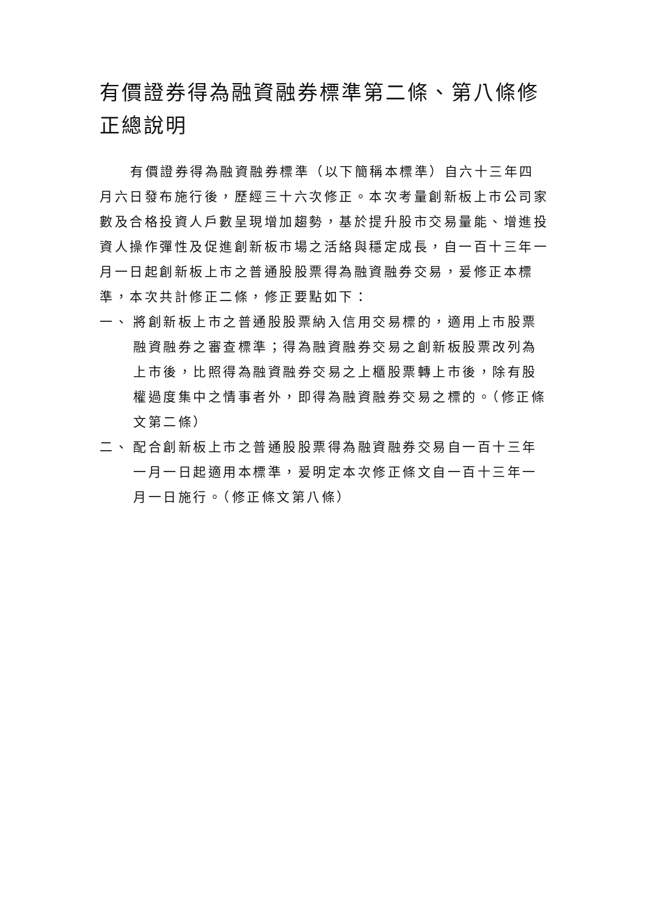有價證券得為融資融券標準第二條、第八條修正總說明
有價證券得為融資融券標準（以下簡稱本標準）自六十三年四月六日發布施行後，歷經三十六次修正。本次考量創新板上市公司家數及合格投資人戶數呈現增加趨勢，基於提升股市交易量能、增進投資人操作彈性及促進創新板市場之活絡與穩定成長，自一百十三年一月一日起創新板上市之普通股股票得為融資融券交易，爰修正本標準，本次共計修正二條，修正要點如下：
一、 將創新板上市之普通股股票納入信用交易標的，適用上市股票融資融券之審查標準；得為融資融券交易之創新板股票改列為上市後，比照得為融資融券交易之上櫃股票轉上市後，除有股權過度集中之情事者外，即得為融資融券交易之標的。（修正條文第二條）
二、 配合創新板上市之普通股股票得為融資融券交易自一百十三年一月一日起適用本標準，爰明定本次修正條文自一百十三年一月一日施行。（修正條文第八條）